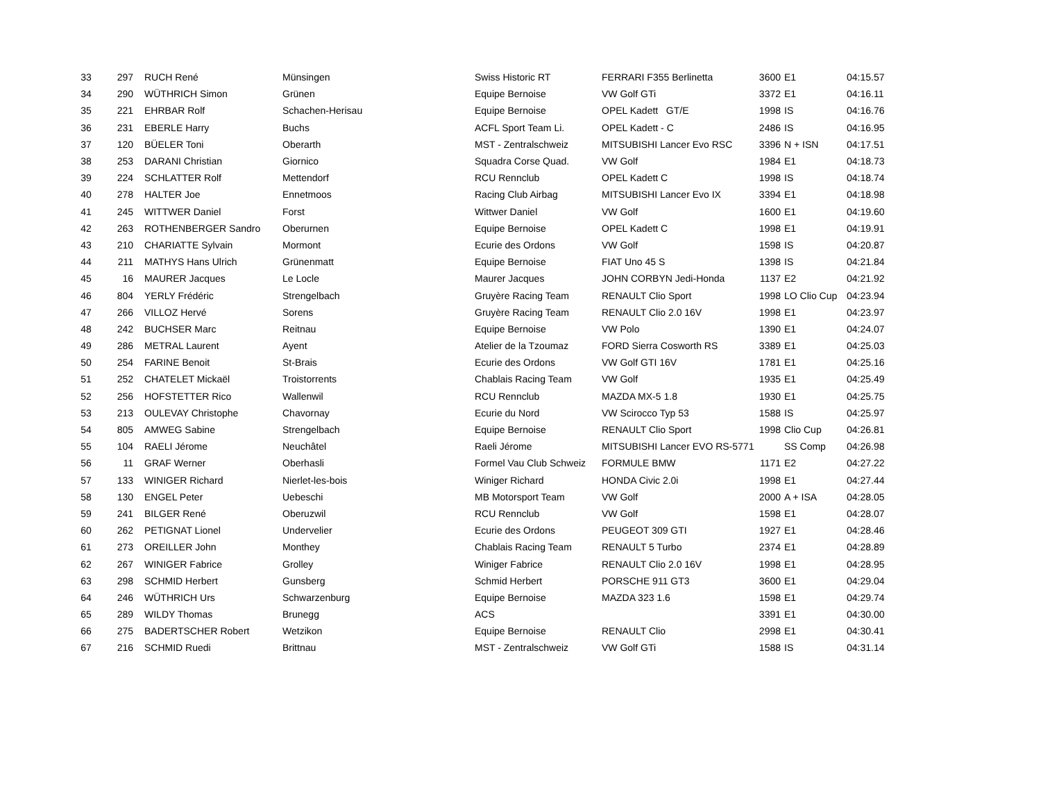| 33 | 297 | RUCH René | Münsingen | Swiss Historic RT | FERRARI F355 Berlinetta | 3600 | E1 | 04:15.57 |
| 34 | 290 | WÜTHRICH Simon | Grünen | Equipe Bernoise | VW Golf GTi | 3372 | E1 | 04:16.11 |
| 35 | 221 | EHRBAR Rolf | Schachen-Herisau | Equipe Bernoise | OPEL Kadett GT/E | 1998 | IS | 04:16.76 |
| 36 | 231 | EBERLE Harry | Buchs | ACFL Sport Team Li. | OPEL Kadett - C | 2486 | IS | 04:16.95 |
| 37 | 120 | BÜELER Toni | Oberarth | MST - Zentralschweiz | MITSUBISHI Lancer Evo RSC | 3396 | N + ISN | 04:17.51 |
| 38 | 253 | DARANI Christian | Giornico | Squadra Corse Quad. | VW Golf | 1984 | E1 | 04:18.73 |
| 39 | 224 | SCHLATTER Rolf | Mettendorf | RCU Rennclub | OPEL Kadett C | 1998 | IS | 04:18.74 |
| 40 | 278 | HALTER Joe | Ennetmoos | Racing Club Airbag | MITSUBISHI Lancer Evo IX | 3394 | E1 | 04:18.98 |
| 41 | 245 | WITTWER Daniel | Forst | Wittwer Daniel | VW Golf | 1600 | E1 | 04:19.60 |
| 42 | 263 | ROTHENBERGER Sandro | Oberurnen | Equipe Bernoise | OPEL Kadett C | 1998 | E1 | 04:19.91 |
| 43 | 210 | CHARIATTE Sylvain | Mormont | Ecurie des Ordons | VW Golf | 1598 | IS | 04:20.87 |
| 44 | 211 | MATHYS Hans Ulrich | Grünenmatt | Equipe Bernoise | FIAT Uno 45 S | 1398 | IS | 04:21.84 |
| 45 | 16 | MAURER Jacques | Le Locle | Maurer Jacques | JOHN CORBYN Jedi-Honda | 1137 | E2 | 04:21.92 |
| 46 | 804 | YERLY Frédéric | Strengelbach | Gruyère Racing Team | RENAULT Clio Sport | 1998 | LO Clio Cup | 04:23.94 |
| 47 | 266 | VILLOZ Hervé | Sorens | Gruyère Racing Team | RENAULT Clio 2.0 16V | 1998 | E1 | 04:23.97 |
| 48 | 242 | BUCHSER Marc | Reitnau | Equipe Bernoise | VW Polo | 1390 | E1 | 04:24.07 |
| 49 | 286 | METRAL Laurent | Ayent | Atelier de la Tzoumaz | FORD Sierra Cosworth RS | 3389 | E1 | 04:25.03 |
| 50 | 254 | FARINE Benoit | St-Brais | Ecurie des Ordons | VW Golf GTI 16V | 1781 | E1 | 04:25.16 |
| 51 | 252 | CHATELET Mickaël | Troistorrents | Chablais Racing Team | VW Golf | 1935 | E1 | 04:25.49 |
| 52 | 256 | HOFSTETTER Rico | Wallenwil | RCU Rennclub | MAZDA MX-5 1.8 | 1930 | E1 | 04:25.75 |
| 53 | 213 | OULEVAY Christophe | Chavornay | Ecurie du Nord | VW Scirocco Typ 53 | 1588 | IS | 04:25.97 |
| 54 | 805 | AMWEG Sabine | Strengelbach | Equipe Bernoise | RENAULT Clio Sport | 1998 | Clio Cup | 04:26.81 |
| 55 | 104 | RAELI Jérome | Neuchâtel | Raeli Jérome | MITSUBISHI Lancer EVO RS-5771 | | SS Comp | 04:26.98 |
| 56 | 11 | GRAF Werner | Oberhasli | Formel Vau Club Schweiz | FORMULE BMW | 1171 | E2 | 04:27.22 |
| 57 | 133 | WINIGER Richard | Nierlet-les-bois | Winiger Richard | HONDA Civic 2.0i | 1998 | E1 | 04:27.44 |
| 58 | 130 | ENGEL Peter | Uebeschi | MB Motorsport Team | VW Golf | 2000 | A + ISA | 04:28.05 |
| 59 | 241 | BILGER René | Oberuzwil | RCU Rennclub | VW Golf | 1598 | E1 | 04:28.07 |
| 60 | 262 | PETIGNAT Lionel | Undervelier | Ecurie des Ordons | PEUGEOT 309 GTI | 1927 | E1 | 04:28.46 |
| 61 | 273 | OREILLER John | Monthey | Chablais Racing Team | RENAULT 5 Turbo | 2374 | E1 | 04:28.89 |
| 62 | 267 | WINIGER Fabrice | Grolley | Winiger Fabrice | RENAULT Clio 2.0 16V | 1998 | E1 | 04:28.95 |
| 63 | 298 | SCHMID Herbert | Gunsberg | Schmid Herbert | PORSCHE 911 GT3 | 3600 | E1 | 04:29.04 |
| 64 | 246 | WÜTHRICH Urs | Schwarzenburg | Equipe Bernoise | MAZDA 323 1.6 | 1598 | E1 | 04:29.74 |
| 65 | 289 | WILDY Thomas | Brunegg | ACS | | 3391 | E1 | 04:30.00 |
| 66 | 275 | BADERTSCHER Robert | Wetzikon | Equipe Bernoise | RENAULT Clio | 2998 | E1 | 04:30.41 |
| 67 | 216 | SCHMID Ruedi | Brittnau | MST - Zentralschweiz | VW Golf GTi | 1588 | IS | 04:31.14 |